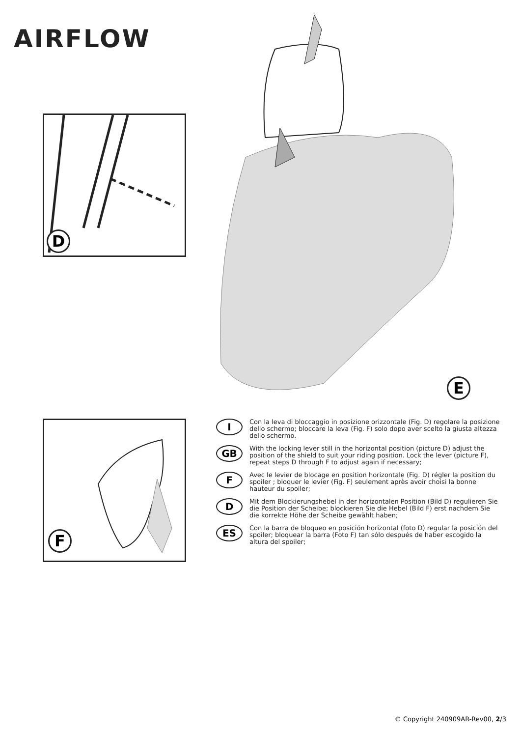AIRFLOW
D
E
F
I
Con la leva di bloccaggio in posizione orizzontale (Fig. D) regolare la posizione dello schermo; bloccare la leva (Fig. F) solo dopo aver scelto la giusta altezza dello schermo.
GB
With the locking lever still in the horizontal position (picture D) adjust the position of the shield to suit your riding position. Lock the lever (picture F), repeat steps D through F to adjust again if necessary;
F
Avec le levier de blocage en position horizontale (Fig. D) régler la position du spoiler ; bloquer le levier (Fig. F) seulement après avoir choisi la bonne hauteur du spoiler;
D
Mit dem Blockierungshebel in der horizontalen Position (Bild D) regulieren Sie die Position der Scheibe; blockieren Sie die Hebel (Bild F) erst nachdem Sie die korrekte Höhe der Scheibe gewählt haben;
ES
Con la barra de bloqueo en posición horizontal (foto D) regular la posición del spoiler; bloquear la barra (Foto F) tan sólo después de haber escogido la altura del spoiler;
© Copyright 240909AR-Rev00, 2/3